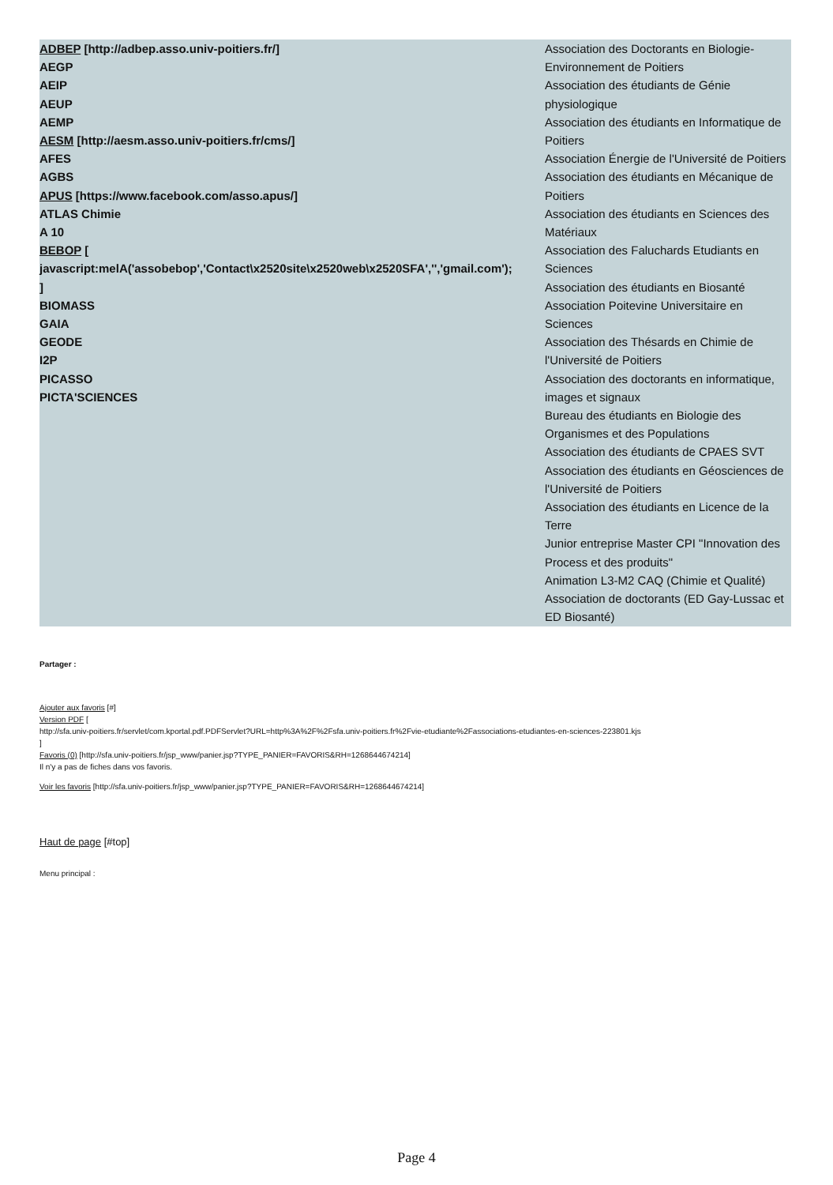| ADBEP [http://adbep.asso.univ-poitiers.fr/] AEGP AEIP AEUP AEMP AESM [http://aesm.asso.univ-poitiers.fr/cms/] AFES AGBS APUS [https://www.facebook.com/asso.apus/] ATLAS Chimie A 10 BEBOP [ javascript:melA('assobebop','Contact\x2520site\x2520web\x2520SFA','','gmail.com'); ] BIOMASS GAIA GEODE I2P PICASSO PICTA'SCIENCES | Association des Doctorants en Biologie-Environnement de Poitiers Association des étudiants de Génie physiologique Association des étudiants en Informatique de Poitiers Association Énergie de l'Université de Poitiers Association des étudiants en Mécanique de Poitiers Association des étudiants en Sciences des Matériaux Association des Faluchards Etudiants en Sciences Association des étudiants en Biosanté Association Poitevine Universitaire en Sciences Association des Thésards en Chimie de l'Université de Poitiers Association des doctorants en informatique, images et signaux Bureau des étudiants en Biologie des Organismes et des Populations Association des étudiants de CPAES SVT Association des étudiants en Géosciences de l'Université de Poitiers Association des étudiants en Licence de la Terre Junior entreprise Master CPI "Innovation des Process et des produits" Animation L3-M2 CAQ (Chimie et Qualité) Association de doctorants (ED Gay-Lussac et ED Biosanté) |
Partager :
Ajouter aux favoris [#]
Version PDF [
http://sfa.univ-poitiers.fr/servlet/com.kportal.pdf.PDFServlet?URL=http%3A%2F%2Fsfa.univ-poitiers.fr%2Fvie-etudiante%2Fassociations-etudiantes-en-sciences-223801.kjs
]
Favoris (0) [http://sfa.univ-poitiers.fr/jsp_www/panier.jsp?TYPE_PANIER=FAVORIS&RH=1268644674214]
Il n'y a pas de fiches dans vos favoris.
Voir les favoris [http://sfa.univ-poitiers.fr/jsp_www/panier.jsp?TYPE_PANIER=FAVORIS&RH=1268644674214]
Haut de page [#top]
Menu principal :
Page 4